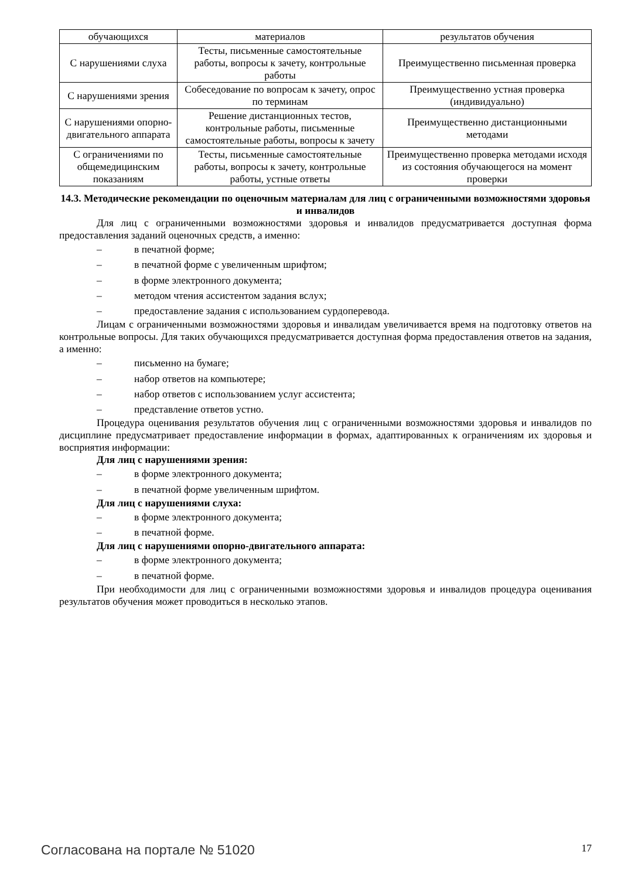| обучающихся | материалов | результатов обучения |
| С нарушениями слуха | Тесты, письменные самостоятельные работы, вопросы к зачету, контрольные работы | Преимущественно письменная проверка |
| С нарушениями зрения | Собеседование по вопросам к зачету, опрос по терминам | Преимущественно устная проверка (индивидуально) |
| С нарушениями опорно-двигательного аппарата | Решение дистанционных тестов, контрольные работы, письменные самостоятельные работы, вопросы к зачету | Преимущественно дистанционными методами |
| С ограничениями по общемедицинским показаниям | Тесты, письменные самостоятельные работы, вопросы к зачету, контрольные работы, устные ответы | Преимущественно проверка методами исходя из состояния обучающегося на момент проверки |
14.3. Методические рекомендации по оценочным материалам для лиц с ограниченными возможностями здоровья и инвалидов
Для лиц с ограниченными возможностями здоровья и инвалидов предусматривается доступная форма предоставления заданий оценочных средств, а именно:
– в печатной форме;
– в печатной форме с увеличенным шрифтом;
– в форме электронного документа;
– методом чтения ассистентом задания вслух;
– предоставление задания с использованием сурдоперевода.
Лицам с ограниченными возможностями здоровья и инвалидам увеличивается время на подготовку ответов на контрольные вопросы. Для таких обучающихся предусматривается доступная форма предоставления ответов на задания, а именно:
– письменно на бумаге;
– набор ответов на компьютере;
– набор ответов с использованием услуг ассистента;
– представление ответов устно.
Процедура оценивания результатов обучения лиц с ограниченными возможностями здоровья и инвалидов по дисциплине предусматривает предоставление информации в формах, адаптированных к ограничениям их здоровья и восприятия информации:
Для лиц с нарушениями зрения:
– в форме электронного документа;
– в печатной форме увеличенным шрифтом.
Для лиц с нарушениями слуха:
– в форме электронного документа;
– в печатной форме.
Для лиц с нарушениями опорно-двигательного аппарата:
– в форме электронного документа;
– в печатной форме.
При необходимости для лиц с ограниченными возможностями здоровья и инвалидов процедура оценивания результатов обучения может проводиться в несколько этапов.
Согласована на портале № 51020 17